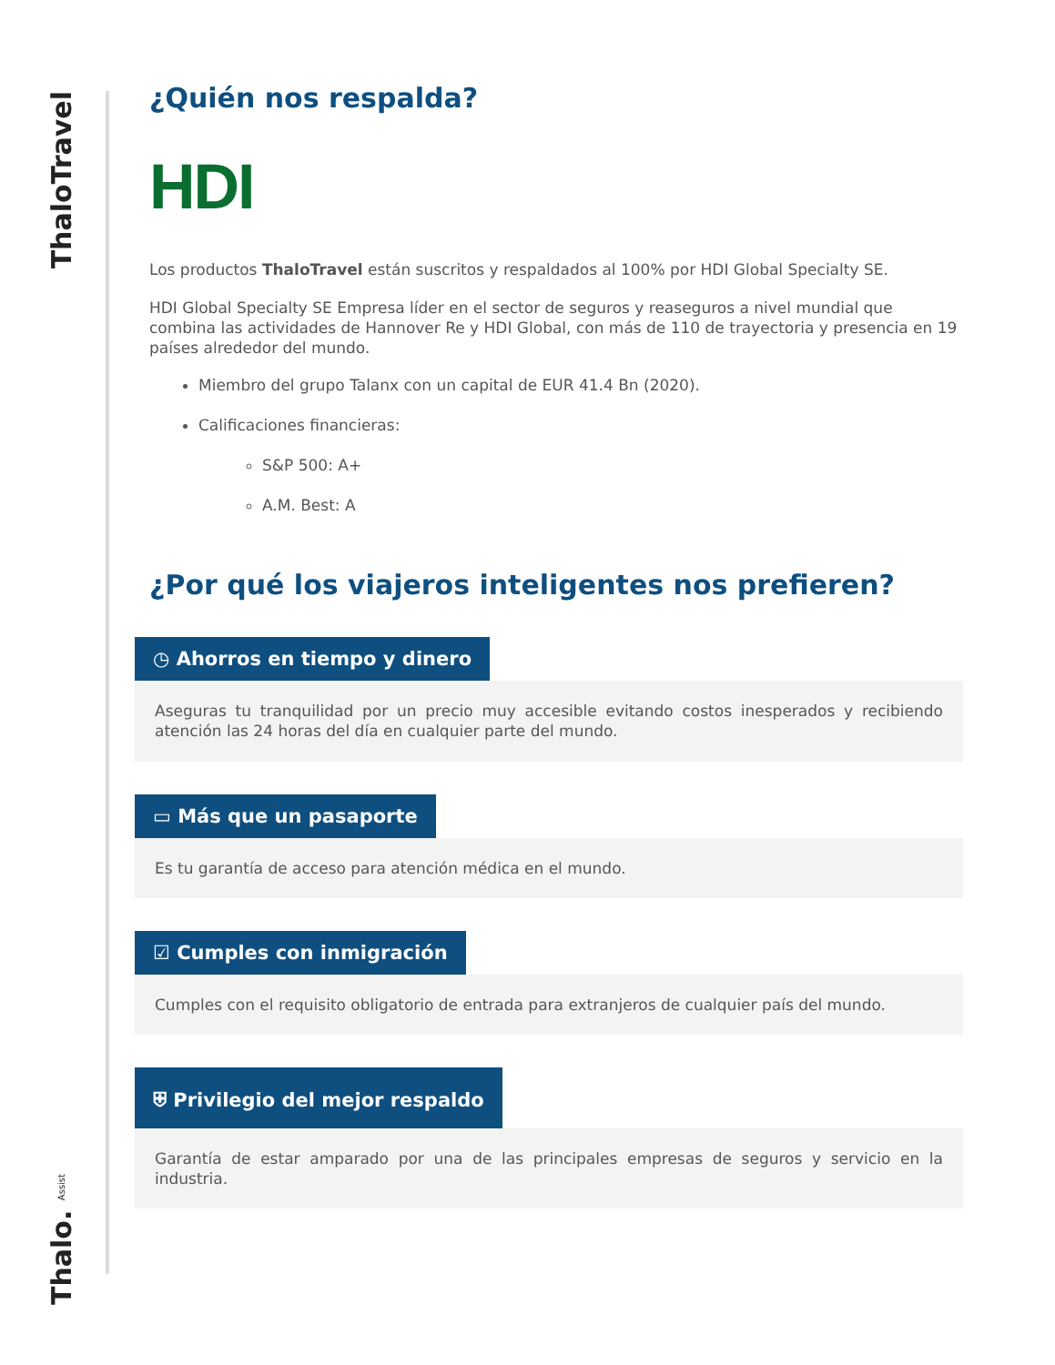ThaloTravel
Thalo. Assist
¿Quién nos respalda?
HDI
Los productos ThaloTravel están suscritos y respaldados al 100% por HDI Global Specialty SE.
HDI Global Specialty SE Empresa líder en el sector de seguros y reaseguros a nivel mundial que combina las actividades de Hannover Re y HDI Global, con más de 110 de trayectoria y presencia en 19 países alrededor del mundo.
Miembro del grupo Talanx con un capital de EUR 41.4 Bn (2020).
Calificaciones financieras:
S&P 500: A+
A.M. Best: A
¿Por qué los viajeros inteligentes nos prefieren?
◷ Ahorros en tiempo y dinero
Aseguras tu tranquilidad por un precio muy accesible evitando costos inesperados y recibiendo atención las 24 horas del día en cualquier parte del mundo.
▭ Más que un pasaporte
Es tu garantía de acceso para atención médica en el mundo.
☑ Cumples con inmigración
Cumples con el requisito obligatorio de entrada para extranjeros de cualquier país del mundo.
⛨ Privilegio del mejor respaldo
Garantía de estar amparado por una de las principales empresas de seguros y servicio en la industria.